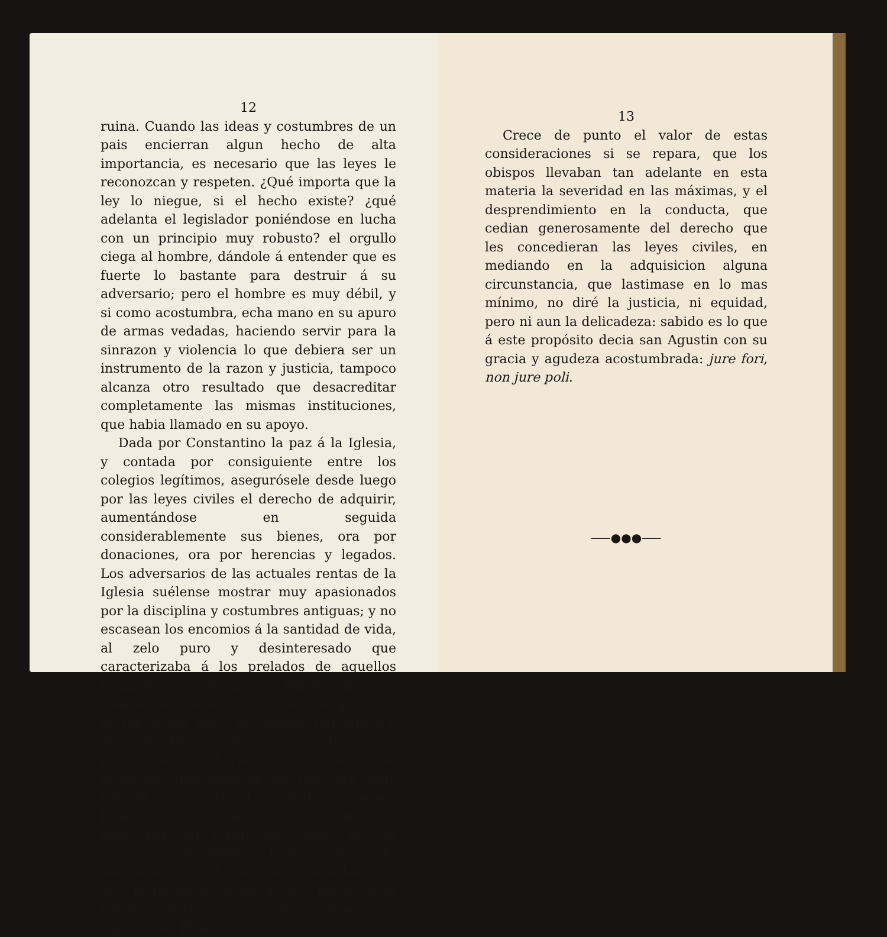12
ruina. Cuando las ideas y costumbres de un pais encierran algun hecho de alta importancia, es necesario que las leyes le reconozcan y respeten. ¿Qué importa que la ley lo niegue, si el hecho existe? ¿qué adelanta el legislador poniéndose en lucha con un principio muy robusto? el orgullo ciega al hombre, dándole á entender que es fuerte lo bastante para destruir á su adversario; pero el hombre es muy débil, y si como acostumbra, echa mano en su apuro de armas vedadas, haciendo servir para la sinrazon y violencia lo que debiera ser un instrumento de la razon y justicia, tampoco alcanza otro resultado que desacreditar completamente las mismas instituciones, que habia llamado en su apoyo.
Dada por Constantino la paz á la Iglesia, y contada por consiguiente entre los colegios legítimos, asegurósele desde luego por las leyes civiles el derecho de adquirir, aumentándose en seguida considerablemente sus bienes, ora por donaciones, ora por herencias y legados. Los adversarios de las actuales rentas de la Iglesia suélense mostrar muy apasionados por la disciplina y costumbres antiguas; y no escasean los encomios á la santidad de vida, al zelo puro y desinteresado que caracterizaba á los prelados de aquellos tiempos; y ya que no sea dable achacar á codicia, ni á miras ambiciosas la adquisiciou de fincas por parte de obispos tan santos y desprendidos, forzoso será, cuando menos por no caer en chocante inconsecuencia, el reconocer que debe de ser muy útil, muy natural y necesario el que la Iglesia posea bienes raices; y que cuando esta materia pasó por un crisol tal, como era la conciencia de aquellos hombres de tanta sabiduría y virtud, bien cierto será tambien que la posesion de fincas por parte de la Iglesia, nada envuelve de contrario al espíritu del Evangelio.
13
Crece de punto el valor de estas consideraciones si se repara, que los obispos llevaban tan adelante en esta materia la severidad en las máximas, y el desprendimiento en la conducta, que cedian generosamente del derecho que les concedieran las leyes civiles, en mediando en la adquisicion alguna circunstancia, que lastimase en lo mas mínimo, no diré la justicia, ni equidad, pero ni aun la delicadeza: sabido es lo que á este propósito decia san Agustin con su gracia y agudeza acostumbrada: jure fori, non jure poli.
⸺●●●⸺